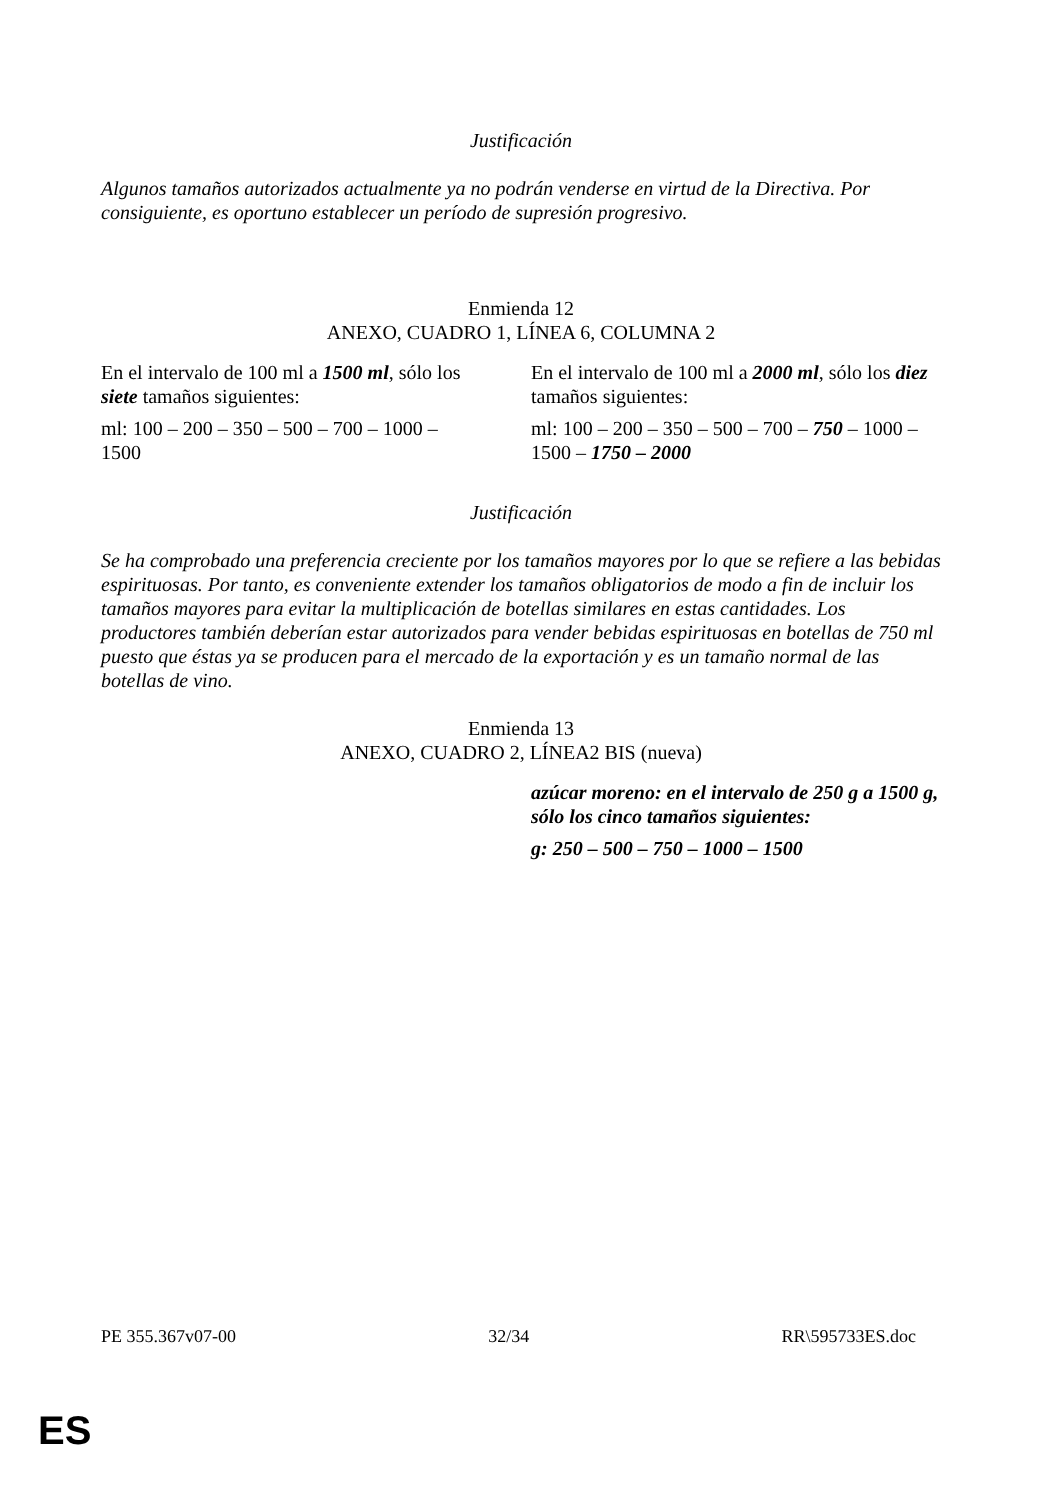Justificación
Algunos tamaños autorizados actualmente ya no podrán venderse en virtud de la Directiva. Por consiguiente, es oportuno establecer un período de supresión progresivo.
Enmienda 12
ANEXO, CUADRO 1, LÍNEA 6, COLUMNA 2
| En el intervalo de 100 ml a 1500 ml , sólo los siete tamaños siguientes: ml: 100 – 200 – 350 – 500 – 700 – 1000 – 1500 | En el intervalo de 100 ml a 2000 ml , sólo los diez tamaños siguientes: ml: 100 – 200 – 350 – 500 – 700 – 750 – 1000 – 1500 – 1750 – 2000 |
Justificación
Se ha comprobado una preferencia creciente por los tamaños mayores por lo que se refiere a las bebidas espirituosas. Por tanto, es conveniente extender los tamaños obligatorios de modo a fin de incluir los tamaños mayores para evitar la multiplicación de botellas similares en estas cantidades. Los productores también deberían estar autorizados para vender bebidas espirituosas en botellas de 750 ml puesto que éstas ya se producen para el mercado de la exportación y es un tamaño normal de las botellas de vino.
Enmienda 13
ANEXO, CUADRO 2, LÍNEA2 BIS (nueva)
| | azúcar moreno: en el intervalo de 250 g a 1500 g, sólo los cinco tamaños siguientes: g: 250 – 500 – 750 – 1000 – 1500 |
PE 355.367v07-00 32/34 RR\595733ES.doc
ES